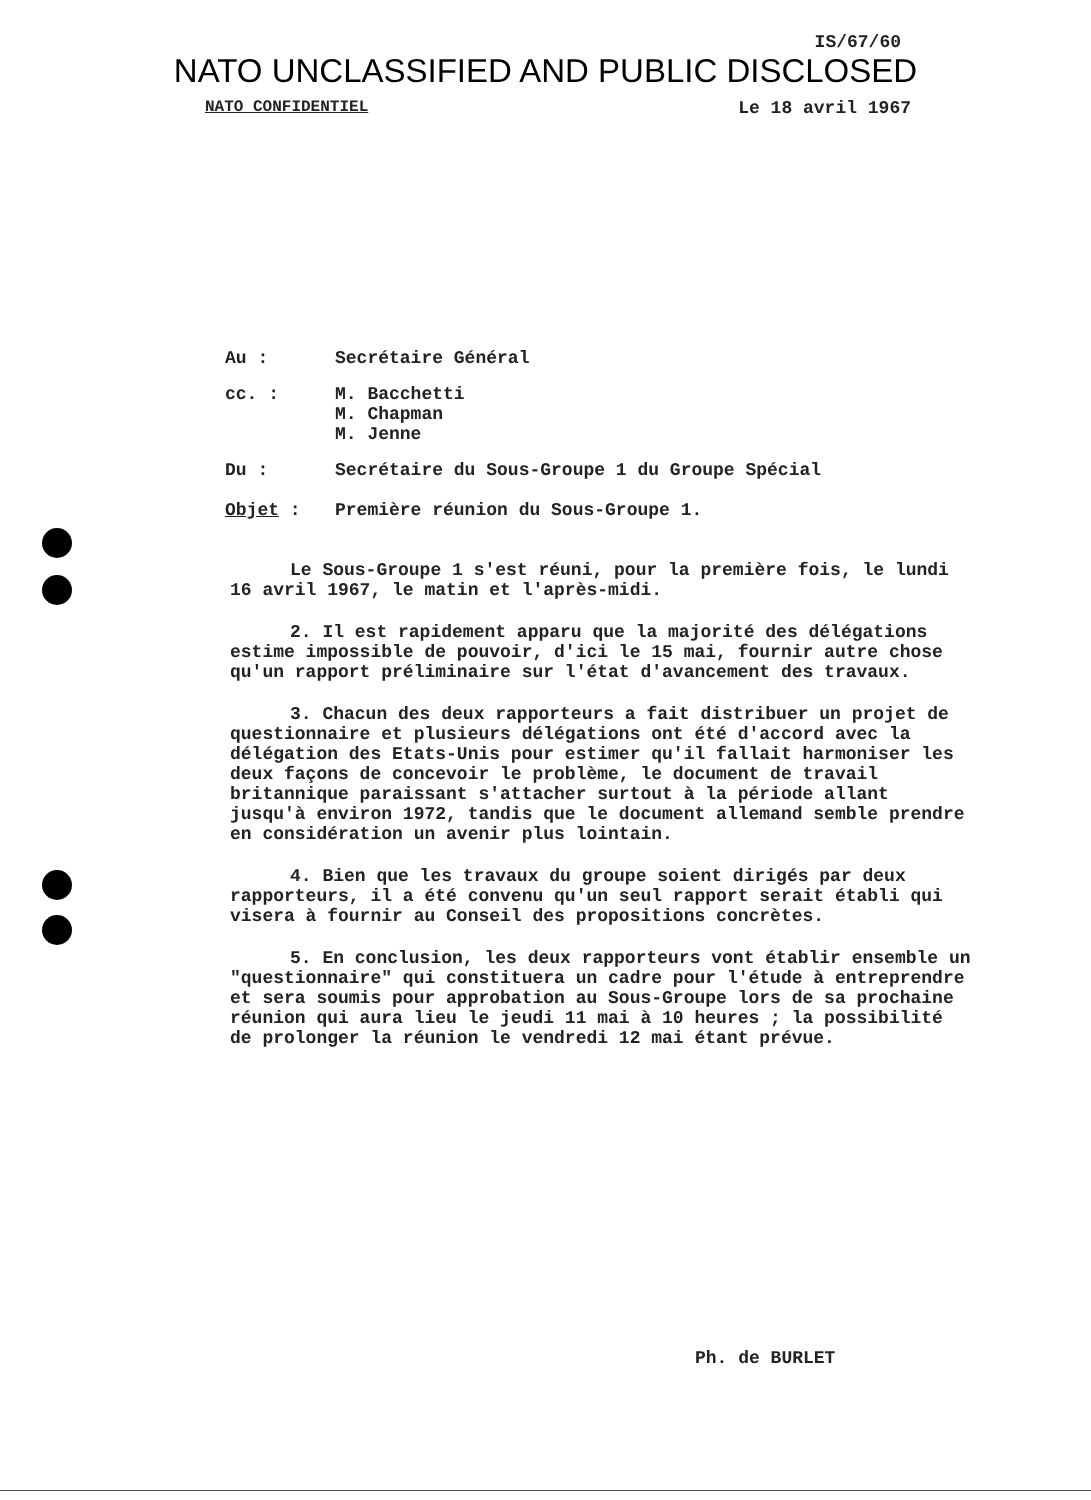IS/67/60
NATO UNCLASSIFIED AND PUBLIC DISCLOSED
NATO CONFIDENTIEL Le 18 avril 1967
Au : Secrétaire Général
cc. : M. Bacchetti
M. Chapman
M. Jenne
Du : Secrétaire du Sous-Groupe 1 du Groupe Spécial
Objet : Première réunion du Sous-Groupe 1.
Le Sous-Groupe 1 s'est réuni, pour la première fois, le lundi 16 avril 1967, le matin et l'après-midi.
2. Il est rapidement apparu que la majorité des délégations estime impossible de pouvoir, d'ici le 15 mai, fournir autre chose qu'un rapport préliminaire sur l'état d'avancement des travaux.
3. Chacun des deux rapporteurs a fait distribuer un projet de questionnaire et plusieurs délégations ont été d'accord avec la délégation des Etats-Unis pour estimer qu'il fallait harmoniser les deux façons de concevoir le problème, le document de travail britannique paraissant s'attacher surtout à la période allant jusqu'à environ 1972, tandis que le document allemand semble prendre en considération un avenir plus lointain.
4. Bien que les travaux du groupe soient dirigés par deux rapporteurs, il a été convenu qu'un seul rapport serait établi qui visera à fournir au Conseil des propositions concrètes.
5. En conclusion, les deux rapporteurs vont établir ensemble un "questionnaire" qui constituera un cadre pour l'étude à entreprendre et sera soumis pour approbation au Sous-Groupe lors de sa prochaine réunion qui aura lieu le jeudi 11 mai à 10 heures ; la possibilité de prolonger la réunion le vendredi 12 mai étant prévue.
Ph. de BURLET